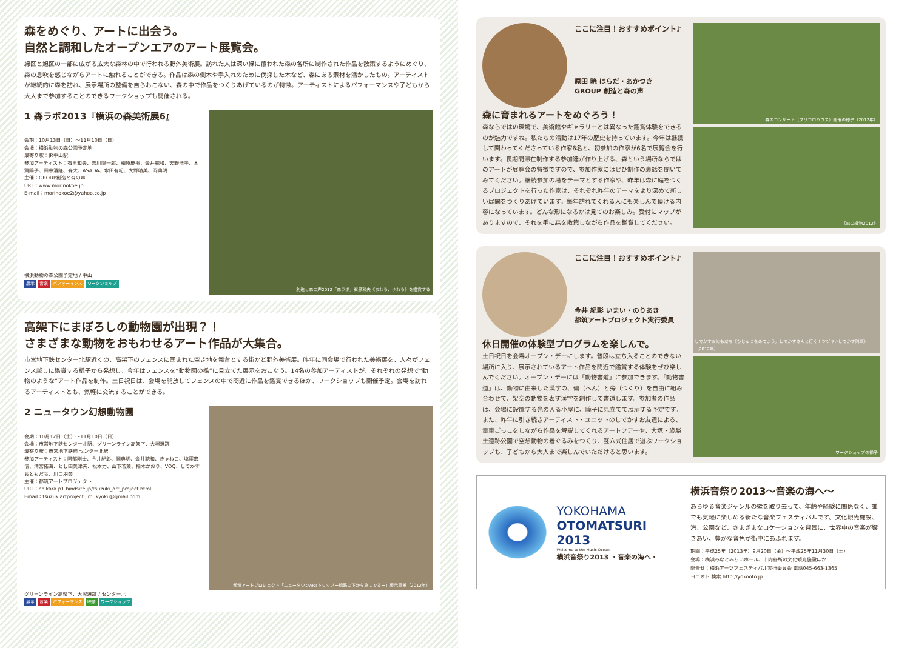森をめぐり、アートに出会う。
自然と調和したオープンエアのアート展覧会。
緑区と旭区の一部に広がる広大な森林の中で行われる野外美術展。訪れた人は深い緑に覆われた森の各所に制作された作品を散策するようにめぐり、森の息吹を感じながらアートに触れることができる。作品は森の倒木や手入れのために伐採した木など、森にある素材を活かしたもの。アーティストが継続的に森を訪れ、展示場所の整備を自らおこない、森の中で作品をつくりあげているのが特徴。アーティストによるパフォーマンスや子どもから大人まで参加することのできるワークショップも開催される。
1 森ラボ2013『横浜の森美術展6』
会期：10月13日（日）～11月10日（日）
会場：横浜動物の森公園予定地
最寄り駅：JR中山駅
参加アーティスト：石黒和夫、吉川陽一郎、相原慶樹、金井聰和、天野浩子、木賀陽子、田中清隆、森大、ASADA、水田有紀、大野晴美、岡典明
主催：GROUP創造と森の声
URL：www.morinokoe.jp
E-mail：morinokoe2@yahoo.co.jp
横浜動物の森公園予定地 / 中山
展示 音楽 パフォーマンス ワークショップ
創造と森の声2012「森ラボ」石黒和夫《まわる、ゆれる》を鑑賞する
高架下にまぼろしの動物園が出現？！
さまざまな動物をおもわせるアート作品が大集合。
市営地下鉄センター北駅近くの、高架下のフェンスに囲まれた空き地を舞台とする街かど野外美術展。昨年に同会場で行われた美術展を、人々がフェンス越しに鑑賞する様子から発想し、今年はフェンスを“動物園の檻”に見立てた展示をおこなう。14名の参加アーティストが、それぞれの発想で“動物のような”アート作品を制作。土日祝日は、会場を開放してフェンスの中で間近に作品を鑑賞できるほか、ワークショップも開催予定。会場を訪れるアーティストとも、気軽に交流することができる。
2 ニュータウン幻想動物園
会期：10月12日（土）～11月10日（日）
会場：市営地下鉄センター北駅、グリーンライン高架下、大塚遺跡
最寄り駅：市営地下鉄線 センター北駅
参加アーティスト：阿部剛士、今井紀彰、岡典明、金井聰和、きゃねこ、塩澤宏信、清宮拓海、とし田美津夫、松本力、山下若葉、柏木かおり、VOQ、しでかすおともだち、川口朋美
主催：都筑アートプロジェクト
URL：chikara.p1.bindsite.jp/tsuzuki_art_project.html
Email：tsuzukiartproject.jimukyoku@gmail.com
グリーンライン高架下、大塚遺跡 / センター北
展示 音楽 パフォーマンス 映像 ワークショップ
都筑アートプロジェクト「ニュータウンARTトリップー線路の下から旅にでるー」展示風景（2012年）
ここに注目！おすすめポイント♪
原田 暁 はらだ・あかつき
GROUP 創造と森の声
森に育まれるアートをめぐろう！
森ならではの環境で、美術館やギャラリーとは異なった鑑賞体験をできるのが魅力ですね。私たちの活動は17年の歴史を持っています。今年は継続して関わってくださっている作家6名と、初参加の作家が6名で展覧会を行います。長期間滞在制作する参加達が作り上げる、森という場所ならではのアートが展覧会の特徴ですので、参加作家にはぜひ制作の裏話を聞いてみてください。継続参加の塔をテーマとする作家や、昨年は森に庭をつくるプロジェクトを行った作家は、それぞれ昨年のテーマをより深めて新しい展開をつくりあげています。毎年訪れてくれる人にも楽しんで頂ける内容になっています。どんな形になるかは見てのお楽しみ。受付にマップがありますので、それを手に森を散策しながら作品を鑑賞してください。
森のコンサート（プリコロハウス）開催の様子（2012年）
《森の織物2012》
ここに注目！おすすめポイント♪
今井 紀彰 いまい・のりあき
都筑アートプロジェクト実行委員
休日開催の体験型プログラムを楽しんで。
土日祝日を会場オープン・デーにします。普段は立ち入ることのできない場所に入り、展示されているアート作品を間近で鑑賞する体験をぜひ楽しんでください。オープン・デーには「動物書道」に参加できます。「動物書道」は、動物に由来した漢字の、偏（へん）と旁（つくり）を自由に組み合わせて、架空の動物を表す漢字を創作して書道します。参加者の作品は、会場に設置する光の入る小屋に、障子に見立てて展示する予定です。また、昨年に引き続きアーティスト・ユニットのしでかすお友達による、電車ごっこをしながら作品を解説してくれるアートツアーや、大塚・歳勝土遺跡公園で空想動物の着ぐるみをつくり、竪穴式住居で遊ぶワークショップも、子どもから大人まで楽しんでいただけると思います。
しでかすおともだち《ひじゅつをめでよう。しでかすさんと行く！ツヅキ☆しでかす列車》（2012年）
ワークショップの様子
YOKOHAMA
OTOMATSURI 2013
Welcome to the Music Ocean
横浜音祭り2013 ・音楽の海へ・
横浜音祭り2013～音楽の海へ～
あらゆる音楽ジャンルの壁を取り去って、年齢や経験に関係なく、誰でも気軽に楽しめる新たな音楽フェスティバルです。文化観光施設、港、公園など、さまざまなロケーションを背景に、世界中の音楽が響きあい、豊かな音色が街中にあふれます。
期間：平成25年（2013年）9月20日（金）～平成25年11月30日（土）
会場：横浜みなとみらいホール、市内各所の文化観光施設ほか
問合せ：横浜アーツフェスティバル実行委員会 電話045-663-1365
ヨコオト 検索 http://yokooto.jp